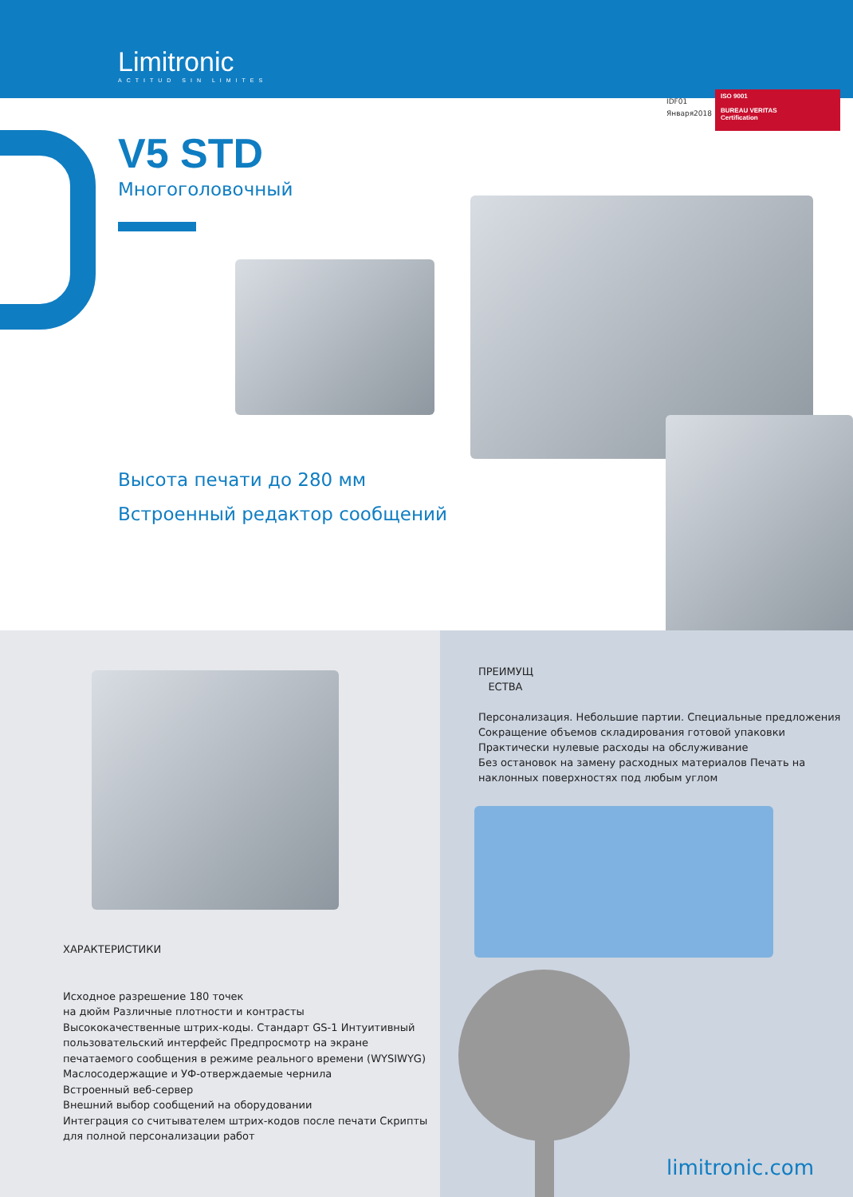Limitronic
ACTITUD SIN LIMITES
IDF01
Января2018
ISO 9001
BUREAU VERITAS
Certification
V5 STD
Многоголовочный
Высота печати до 280 мм Встроенный редактор сообщений
ХАРАКТЕРИСТИКИ
Исходное разрешение 180 точек
на дюйм Различные плотности и контрасты
Высококачественные штрих-коды. Стандарт GS-1 Интуитивный
пользовательский интерфейс Предпросмотр на экране
печатаемого сообщения в режиме реального времени (WYSIWYG)
Маслосодержащие и УФ-отверждаемые чернила
Встроенный веб-сервер
Внешний выбор сообщений на оборудовании
Интеграция со считывателем штрих-кодов после печати Скрипты
для полной персонализации работ
ПРЕИМУЩ
ЕСТВА
Персонализация. Небольшие партии. Специальные предложения
Сокращение объемов складирования готовой упаковки
Практически нулевые расходы на обслуживание
Без остановок на замену расходных материалов Печать на
наклонных поверхностях под любым углом
limitronic.com